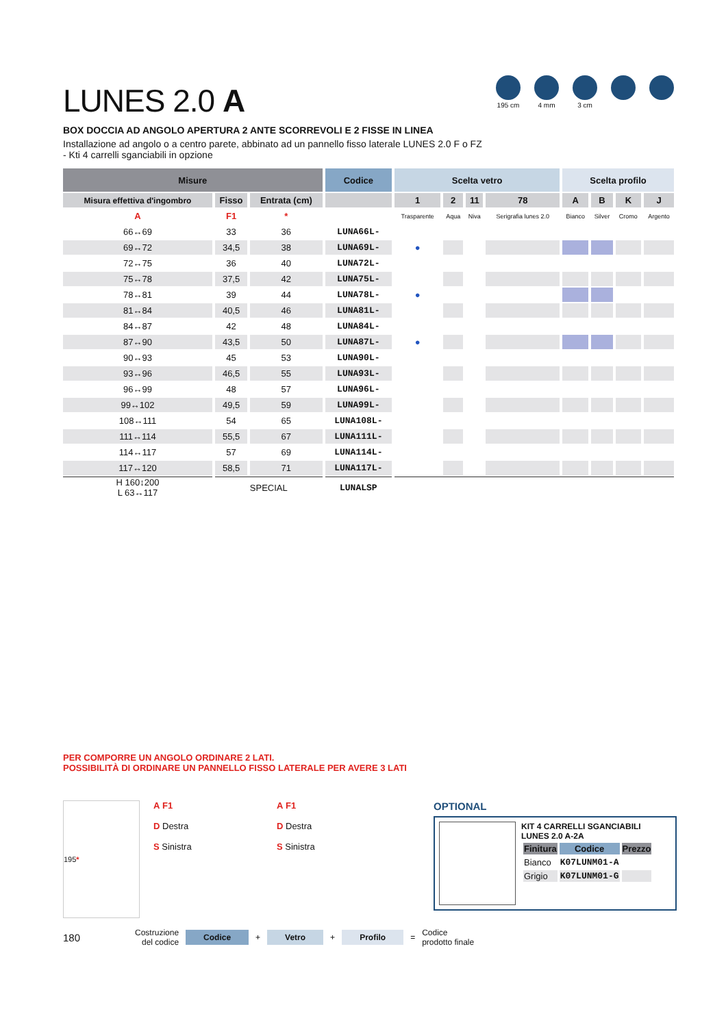195 cm 4 mm 3 cm
LUNES 2.0 A
BOX DOCCIA AD ANGOLO APERTURA 2 ANTE SCORREVOLI E 2 FISSE IN LINEA
Installazione ad angolo o a centro parete, abbinato ad un pannello fisso laterale LUNES 2.0 F o FZ
- Kti 4 carrelli sganciabili in opzione
| Misure | | | Codice | Scelta vetro | | | | Scelta profilo | | | |
| --- | --- | --- | --- | --- | --- | --- | --- | --- | --- | --- | --- |
| Misura effettiva d'ingombro | Fisso | Entrata (cm) | | 1 | 2 | 11 | 78 | A | B | K | J |
| A | F1 | * | | Trasparente | Aqua | Niva | Serigrafia lunes 2.0 | Bianco | Silver | Cromo | Argento |
| 66↔69 | 33 | 36 | LUNA66L- | | | | | | | | |
| 69↔72 | 34,5 | 38 | LUNA69L- | ● | | | | | | | |
| 72↔75 | 36 | 40 | LUNA72L- | | | | | | | | |
| 75↔78 | 37,5 | 42 | LUNA75L- | | | | | | | | |
| 78↔81 | 39 | 44 | LUNA78L- | ● | | | | | | | |
| 81↔84 | 40,5 | 46 | LUNA81L- | | | | | | | | |
| 84↔87 | 42 | 48 | LUNA84L- | | | | | | | | |
| 87↔90 | 43,5 | 50 | LUNA87L- | ● | | | | | | | |
| 90↔93 | 45 | 53 | LUNA90L- | | | | | | | | |
| 93↔96 | 46,5 | 55 | LUNA93L- | | | | | | | | |
| 96↔99 | 48 | 57 | LUNA96L- | | | | | | | | |
| 99↔102 | 49,5 | 59 | LUNA99L- | | | | | | | | |
| 108↔111 | 54 | 65 | LUNA108L- | | | | | | | | |
| 111↔114 | 55,5 | 67 | LUNA111L- | | | | | | | | |
| 114↔117 | 57 | 69 | LUNA114L- | | | | | | | | |
| 117↔120 | 58,5 | 71 | LUNA117L- | | | | | | | | |
| H 160↕200 L 63↔117 | SPECIAL | | LUNALSP | | | | | | | | |
PER COMPORRE UN ANGOLO ORDINARE 2 LATI.
POSSIBILITÀ DI ORDINARE UN PANNELLO FISSO LATERALE PER AVERE 3 LATI
195 *
A F1
D Destra
S Sinistra
A F1
D Destra
S Sinistra
OPTIONAL
KIT 4 CARRELLI SGANCIABILI
LUNES 2.0 A-2A
| Finitura | Codice | Prezzo |
| --- | --- | --- |
| Bianco | K07LUNM01-A | |
| Grigio | K07LUNM01-G | |
180 Costruzione
del codice Codice + Vetro + Profilo = Codice
prodotto finale